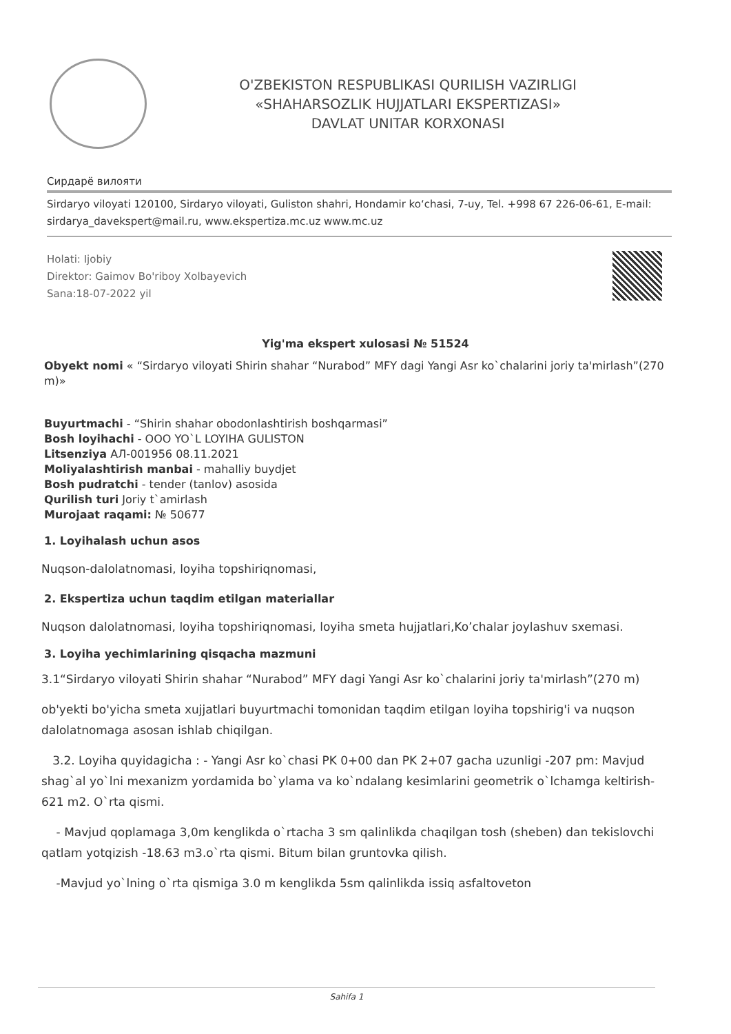O'ZBEKISTON RESPUBLIKASI QURILISH VAZIRLIGI
«SHAHARSOZLIK HUJJATLARI EKSPERTIZASI»
DAVLAT UNITAR KORXONASI
Сирдарё вилояти
Sirdaryo viloyati 120100, Sirdaryo viloyati, Guliston shahri, Hondamir ko‘chasi, 7-uy, Tel. +998 67 226-06-61, E-mail: sirdarya_davekspert@mail.ru, www.ekspertiza.mc.uz www.mc.uz
Holati: Ijobiy
Direktor: Gaimov Bo'riboy Xolbayevich
Sana:18-07-2022 yil
Yig'ma ekspert xulosasi № 51524
Obyekt nomi « “Sirdaryo viloyati Shirin shahar “Nurabod” MFY dagi Yangi Asr ko`chalarini joriy ta'mirlash”(270 m)»
Buyurtmachi - “Shirin shahar obodonlashtirish boshqarmasi”
Bosh loyihachi - OOO YO`L LOYIHA GULISTON
Litsenziya АЛ-001956 08.11.2021
Moliyalashtirish manbai - mahalliy buydjet
Bosh pudratchi - tender (tanlov) asosida
Qurilish turi Joriy t`amirlash
Murojaat raqami: № 50677
1. Loyihalash uchun asos
Nuqson-dalolatnomasi, loyiha topshiriqnomasi,
2. Ekspertiza uchun taqdim etilgan materiallar
Nuqson dalolatnomasi, loyiha topshiriqnomasi, loyiha smeta hujjatlari,Ko’chalar joylashuv sxemasi.
3. Loyiha yechimlarining qisqacha mazmuni
3.1“Sirdaryo viloyati Shirin shahar “Nurabod” MFY dagi Yangi Asr ko`chalarini joriy ta'mirlash”(270 m)
ob'yekti bo'yicha smeta xujjatlari buyurtmachi tomonidan taqdim etilgan loyiha topshirig'i va nuqson dalolatnomaga asosan ishlab chiqilgan.
3.2. Loyiha quyidagicha : - Yangi Asr ko`chasi PK 0+00 dan PK 2+07 gacha uzunligi -207 pm: Mavjud shag`al yo`lni mexanizm yordamida bo`ylama va ko`ndalang kesimlarini geometrik o`lchamga keltirish- 621 m2. O`rta qismi.
- Mavjud qoplamaga 3,0m kenglikda o`rtacha 3 sm qalinlikda chaqilgan tosh (sheben) dan tekislovchi qatlam yotqizish -18.63 m3.o`rta qismi. Bitum bilan gruntovka qilish.
-Mavjud yo`lning o`rta qismiga 3.0 m kenglikda 5sm qalinlikda issiq asfaltoveton
Sahifa 1